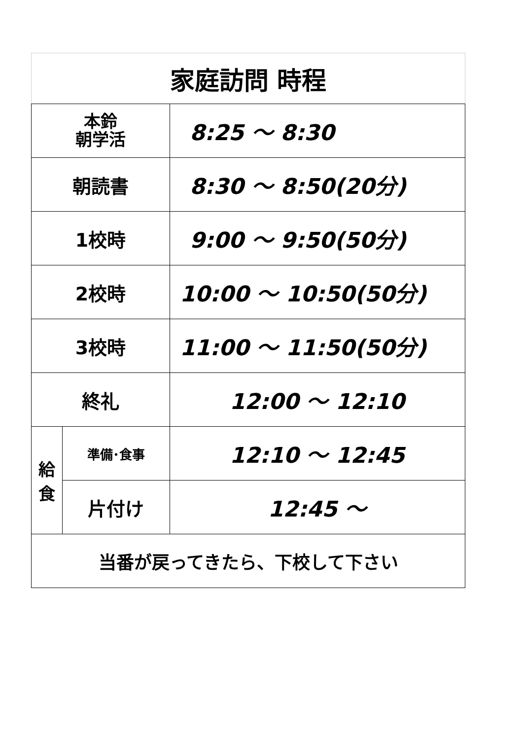| 家庭訪問 時程 | | |
| 本鈴 朝学活 | | 8:25 ～ 8:30 |
| 朝読書 | | 8:30 ～ 8:50(20分) |
| 1校時 | | 9:00 ～ 9:50(50分) |
| 2校時 | | 10:00 ～ 10:50(50分) |
| 3校時 | | 11:00 ～ 11:50(50分) |
| 終礼 | | 12:00 ～ 12:10 |
| 給 食 | 準備･食事 | 12:10 ～ 12:45 |
| | 片付け | 12:45 ～ |
| 当番が戻ってきたら、下校して下さい | | |